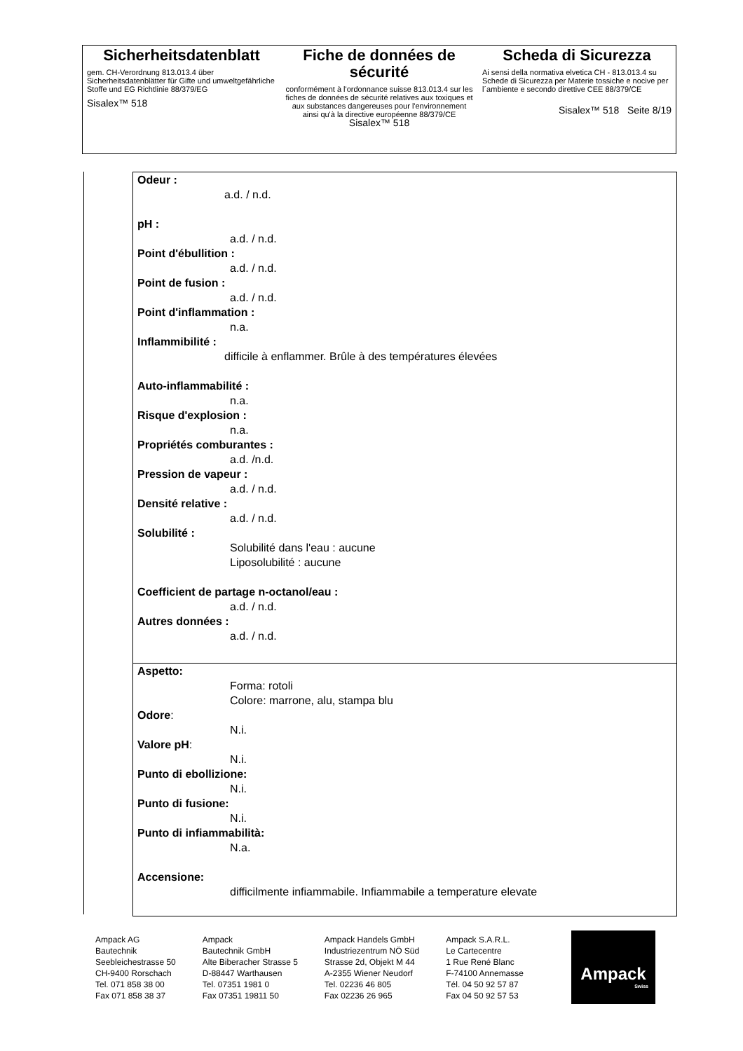Sicherheitsdatenblatt
gem. CH-Verordnung 813.013.4 über Sicherheitsdatenblätter für Gifte und umweltgefährliche Stoffe und EG Richtlinie 88/379/EG
Sisalex™ 518
Fiche de données de sécurité
conformément à l'ordonnance suisse 813.013.4 sur les fiches de données de sécurité relatives aux toxiques et aux substances dangereuses pour l'environnement ainsi qu'à la directive européenne 88/379/CE
Sisalex™ 518
Scheda di Sicurezza
Ai sensi della normativa elvetica CH - 813.013.4 su Schede di Sicurezza per Materie tossiche e nocive per l´ambiente e secondo direttive CEE 88/379/CE
Sisalex™ 518 Seite 8/19
Odeur :
a.d. / n.d.
pH :
a.d. / n.d.
Point d'ébullition :
a.d. / n.d.
Point de fusion :
a.d. / n.d.
Point d'inflammation :
n.a.
Inflammibilité :
difficile à enflammer. Brûle à des températures élevées
Auto-inflammabilité :
n.a.
Risque d'explosion :
n.a.
Propriétés comburantes :
a.d. /n.d.
Pression de vapeur :
a.d. / n.d.
Densité relative :
a.d. / n.d.
Solubilité :
Solubilité dans l'eau : aucune
Liposolubilité : aucune
Coefficient de partage n-octanol/eau :
a.d. / n.d.
Autres données :
a.d. / n.d.
Aspetto:
Forma: rotoli
Colore: marrone, alu, stampa blu
Odore:
N.i.
Valore pH:
N.i.
Punto di ebollizione:
N.i.
Punto di fusione:
N.i.
Punto di infiammabilità:
N.a.
Accensione:
difficilmente infiammabile. Infiammabile a temperature elevate
Ampack AG
Bautechnik
Seebleichestrasse 50
CH-9400 Rorschach
Tel. 071 858 38 00
Fax 071 858 38 37
Ampack
Bautechnik GmbH
Alte Biberacher Strasse 5
D-88447 Warthausen
Tel. 07351 1981 0
Fax 07351 19811 50
Ampack Handels GmbH
Industriezentrum NÖ Süd
Strasse 2d, Objekt M 44
A-2355 Wiener Neudorf
Tel. 02236 46 805
Fax 02236 26 965
Ampack S.A.R.L.
Le Cartecentre
1 Rue René Blanc
F-74100 Annemasse
Tél. 04 50 92 57 87
Fax 04 50 92 57 53
Ampack
Swiss